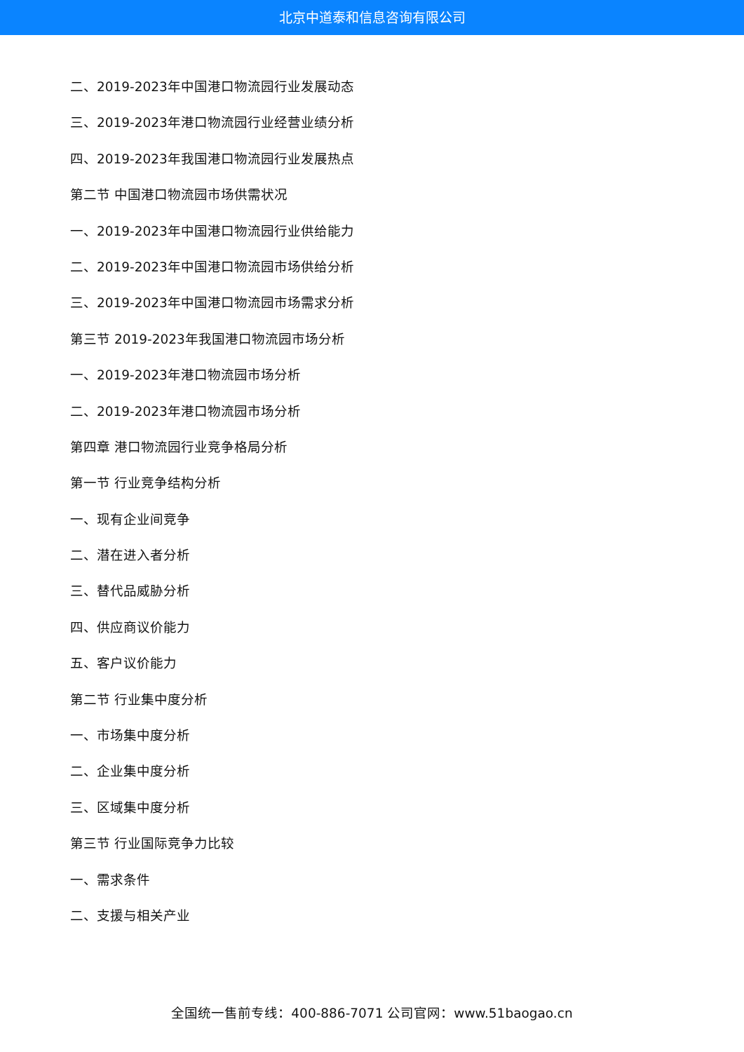北京中道泰和信息咨询有限公司
二、2019-2023年中国港口物流园行业发展动态
三、2019-2023年港口物流园行业经营业绩分析
四、2019-2023年我国港口物流园行业发展热点
第二节 中国港口物流园市场供需状况
一、2019-2023年中国港口物流园行业供给能力
二、2019-2023年中国港口物流园市场供给分析
三、2019-2023年中国港口物流园市场需求分析
第三节 2019-2023年我国港口物流园市场分析
一、2019-2023年港口物流园市场分析
二、2019-2023年港口物流园市场分析
第四章 港口物流园行业竞争格局分析
第一节 行业竞争结构分析
一、现有企业间竞争
二、潜在进入者分析
三、替代品威胁分析
四、供应商议价能力
五、客户议价能力
第二节 行业集中度分析
一、市场集中度分析
二、企业集中度分析
三、区域集中度分析
第三节 行业国际竞争力比较
一、需求条件
二、支援与相关产业
全国统一售前专线：400-886-7071 公司官网：www.51baogao.cn